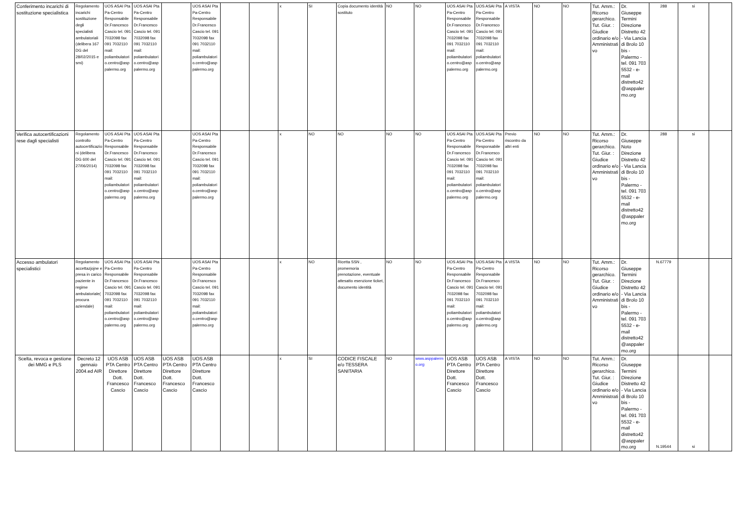| Conferimento incarichi di sostituzione specialistica | Regolamento incarichi sostituzione degli specialisti ambulatoriali (delibera 167 DG del 28/02/2015 e smi) | UOS ASAI Pta Pa-Centro Responsabile Dr.Francesco Cascio tel. 091 7032098 fax 091 7032110 mail: poliambulatorio.centro@asppalermo.org | UOS ASAI Pta Pa-Centro Responsabile Dr.Francesco Cascio tel. 091 7032098 fax 091 7032110 mail: poliambulatorio.centro@asppalermo.org | | UOS ASAI Pta Pa-Centro Responsabile Dr.Francesco Cascio tel. 091 7032098 fax 091 7032110 mail: poliambulatorio.centro@asppalermo.org | | | x | SI | Copia documento identità sostituto | NO | NO | UOS ASAI Pta Pa-Centro Responsabile Dr.Francesco Cascio tel. 091 7032098 fax 091 7032110 mail: poliambulatorio.centro@asppalermo.org | UOS ASAI Pta Pa-Centro Responsabile Dr.Francesco Cascio tel. 091 7032098 fax 091 7032110 mail: poliambulatorio.centro@asppalermo.org | A VISTA | NO | NO | Tut. Amm.: Ricorso gerarchico. Tut. Giur. : Giudice ordinario e/o Amministrativo | Dr. Giuseppe Termini Direzione Distretto 42 - Via Lancia di Brolo 10 bis - Palermo - tel. 091 703 5532 - e-mail distretto42@asppalermo.org | 288 | si | |
| Verifica autocertificazioni rese dagli specialisti | Regolamento controllo autocertificazioni (delibera DG 600 del 27/06/2014) | UOS ASAI Pta Pa-Centro Responsabile Dr.Francesco Cascio tel. 091 7032098 fax 091 7032110 mail: poliambulatorio.centro@asppalermo.org | UOS ASAI Pta Pa-Centro Responsabile Dr.Francesco Cascio tel. 091 7032098 fax 091 7032110 mail: poliambulatorio.centro@asppalermo.org | | UOS ASAI Pta Pa-Centro Responsabile Dr.Francesco Cascio tel. 091 7032098 fax 091 7032110 mail: poliambulatorio.centro@asppalermo.org | | | x | NO | NO | NO | NO | UOS ASAI Pta Pa-Centro Responsabile Dr.Francesco Cascio tel. 091 7032098 fax 091 7032110 mail: poliambulatorio.centro@asppalermo.org | UOS ASAI Pta Pa-Centro Responsabile Dr.Francesco Cascio tel. 091 7032098 fax 091 7032110 mail: poliambulatorio.centro@asppalermo.org | Previo riscontro da altri enti | NO | NO | Tut. Amm.: Ricorso gerarchico. Tut. Giur. : Giudice ordinario e/o Amministrativo | Dr. Giuseppe Noto Direzione Distretto 42 - Via Lancia di Brolo 10 bis - Palermo - tel. 091 703 5532 - e-mail distretto42@asppalermo.org | 288 | si | |
| Accesso ambulatori specialistici | Regolamento accettazjojne e presa in carico paziente in regime ambulatoriale( procura aziendale) | UOS ASAI Pta Pa-Centro Responsabile Dr.Francesco Cascio tel. 091 7032098 fax 091 7032110 mail: poliambulatorio.centro@asppalermo.org | UOS ASAI Pta Pa-Centro Responsabile Dr.Francesco Cascio tel. 091 7032098 fax 091 7032110 mail: poliambulatorio.centro@asppalermo.org | | UOS ASAI Pta Pa-Centro Responsabile Dr.Francesco Cascio tel. 091 7032098 fax 091 7032110 mail: poliambulatorio.centro@asppalermo.org | | | x | NO | Ricetta SSN , promemoria prenotazione, eventuale attesatto esenzione ticket, documento identità | NO | NO | UOS ASAI Pta Pa-Centro Responsabile Dr.Francesco Cascio tel. 091 7032098 fax 091 7032110 mail: poliambulatorio.centro@asppalermo.org | UOS ASAI Pta Pa-Centro Responsabile Dr.Francesco Cascio tel. 091 7032098 fax 091 7032110 mail: poliambulatorio.centro@asppalermo.org | A VISTA | NO | NO | Tut. Amm.: Ricorso gerarchico. Tut. Giur. : Giudice ordinario e/o Amministrativo | Dr. Giuseppe Termini Direzione Distretto 42 - Via Lancia di Brolo 10 bis - Palermo - tel. 091 703 5532 - e-mail distretto42@asppalermo.org | N.67779 | | |
| Scelta, revoca e gestione dei MMG e PLS | Decreto 12 gennaio 2004.ed AIR | UOS ASB PTA Centro Direttore Dott. Francesco Cascio | UOS ASB PTA Centro Direttore Dott. Francesco Cascio | UOS ASB PTA Centro Direttore Dott. Francesco Cascio | UOS ASB PTA Centro Direttore Dott. Francesco Cascio | | | x | SI | CODICE FISCALE e/o TESSERA SANITARIA | NO | www.asppalermo.org | UOS ASB PTA Centro Direttore Dott. Francesco Cascio | UOS ASB PTA Centro Direttore Dott. Francesco Cascio | A VISTA | NO | NO | Tut. Amm.: Ricorso gerarchico. Tut. Giur. : Giudice ordinario e/o Amministrativo | Dr. Giuseppe Termini Direzione Distretto 42 - Via Lancia di Brolo 10 bis - Palermo - tel. 091 703 5532 - e-mail distretto42@asppalermo.org | N.19544 | si | |